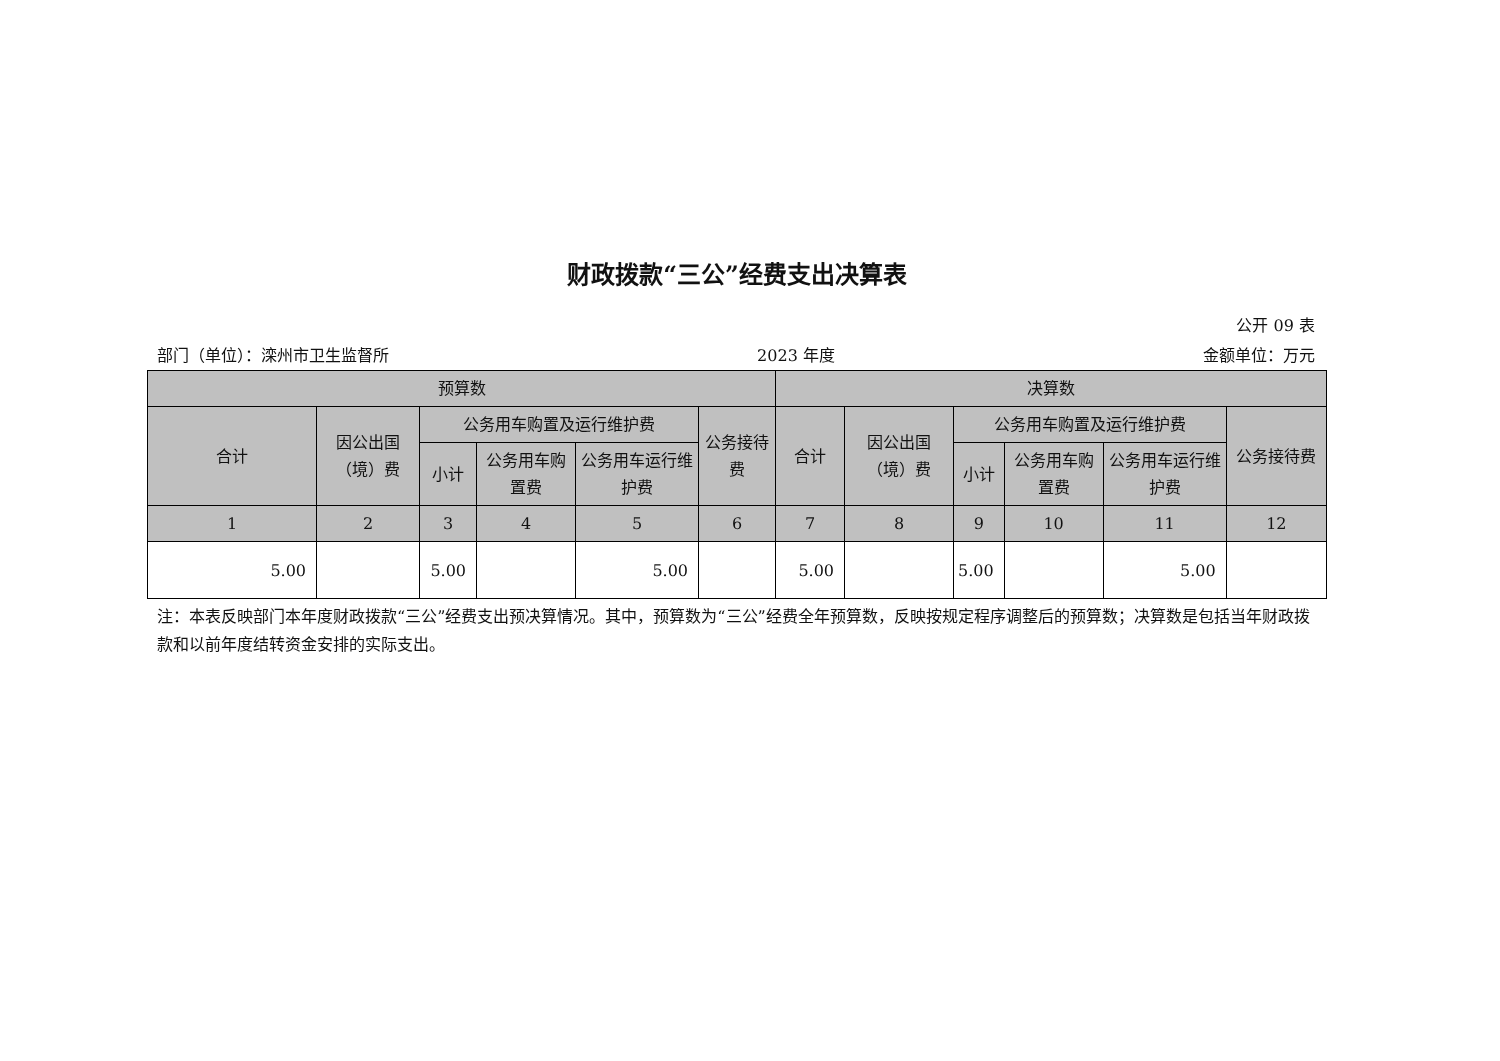财政拨款“三公”经费支出决算表
公开 09 表
部门（单位）：滦州市卫生监督所 2023 年度 金额单位：万元
| 预算数 | | | | | | 决算数 | | | | | |
| --- | --- | --- | --- | --- | --- | --- | --- | --- | --- | --- | --- |
| 合计 | 因公出国（境）费 | 公务用车购置及运行维护费 | | | 公务接待费 | 合计 | 因公出国（境）费 | 公务用车购置及运行维护费 | | | 公务接待费 |
| | | 小计 | 公务用车购置费 | 公务用车运行维护费 | | | | 小计 | 公务用车购置费 | 公务用车运行维护费 | |
| 1 | 2 | 3 | 4 | 5 | 6 | 7 | 8 | 9 | 10 | 11 | 12 |
| 5.00 | | 5.00 | | 5.00 | | 5.00 | | 5.00 | | 5.00 | |
注：本表反映部门本年度财政拨款“三公”经费支出预决算情况。其中，预算数为“三公”经费全年预算数，反映按规定程序调整后的预算数；决算数是包括当年财政拨款和以前年度结转资金安排的实际支出。